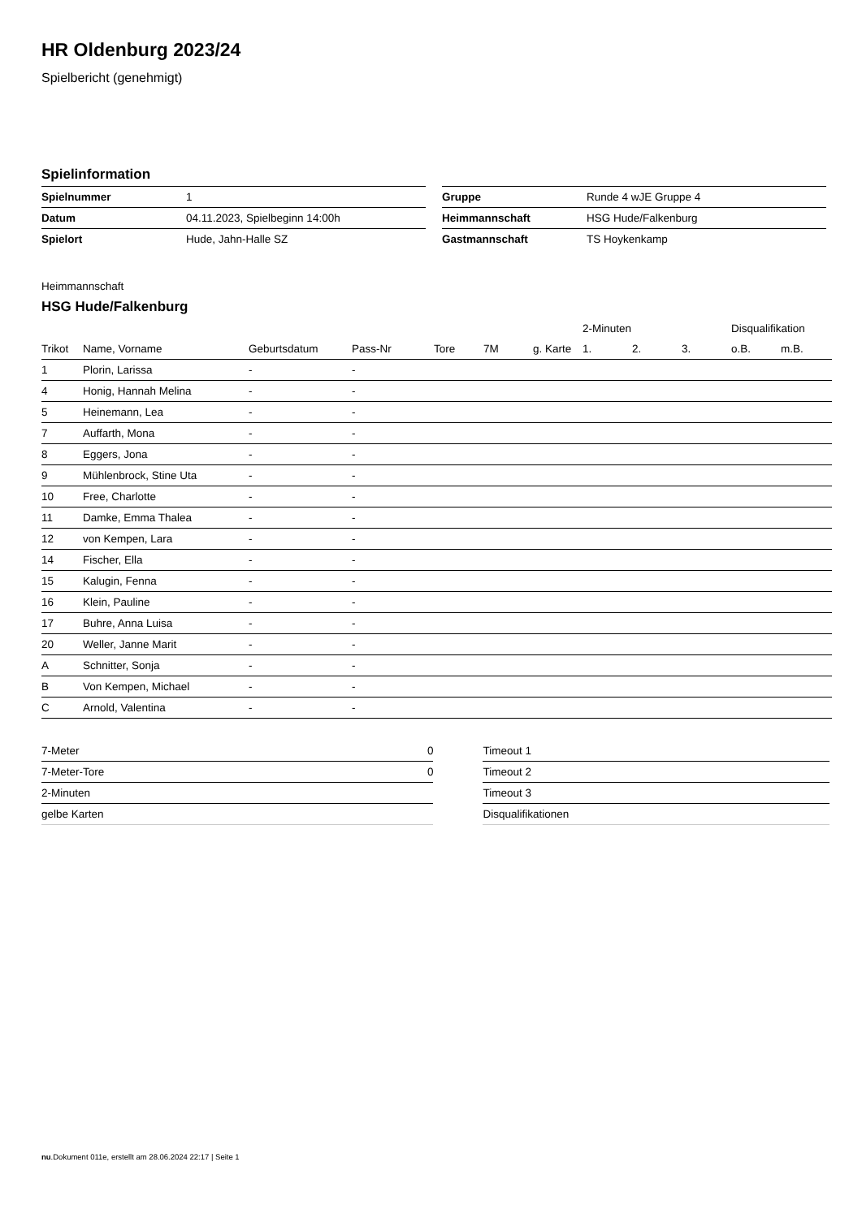HR Oldenburg 2023/24
Spielbericht (genehmigt)
Spielinformation
| Spielnummer | 1 |
| Datum | 04.11.2023, Spielbeginn 14:00h |
| Spielort | Hude, Jahn-Halle SZ |
| Gruppe | Runde 4 wJE Gruppe 4 |
| Heimmannschaft | HSG Hude/Falkenburg |
| Gastmannschaft | TS Hoykenkamp |
Heimmannschaft
HSG Hude/Falkenburg
| | | | | | | | 2-Minuten | | | Disqualifikation | |
| --- | --- | --- | --- | --- | --- | --- | --- | --- | --- | --- | --- |
| Trikot | Name, Vorname | Geburtsdatum | Pass-Nr | Tore | 7M | g. Karte | 1. | 2. | 3. | o.B. | m.B. |
| 1 | Plorin, Larissa | - | - | | | | | | | | |
| 4 | Honig, Hannah Melina | - | - | | | | | | | | |
| 5 | Heinemann, Lea | - | - | | | | | | | | |
| 7 | Auffarth, Mona | - | - | | | | | | | | |
| 8 | Eggers, Jona | - | - | | | | | | | | |
| 9 | Mühlenbrock, Stine Uta | - | - | | | | | | | | |
| 10 | Free, Charlotte | - | - | | | | | | | | |
| 11 | Damke, Emma Thalea | - | - | | | | | | | | |
| 12 | von Kempen, Lara | - | - | | | | | | | | |
| 14 | Fischer, Ella | - | - | | | | | | | | |
| 15 | Kalugin, Fenna | - | - | | | | | | | | |
| 16 | Klein, Pauline | - | - | | | | | | | | |
| 17 | Buhre, Anna Luisa | - | - | | | | | | | | |
| 20 | Weller, Janne Marit | - | - | | | | | | | | |
| A | Schnitter, Sonja | - | - | | | | | | | | |
| B | Von Kempen, Michael | - | - | | | | | | | | |
| C | Arnold, Valentina | - | - | | | | | | | | |
| 7-Meter | 0 |
| 7-Meter-Tore | 0 |
| 2-Minuten | |
| gelbe Karten | |
| Timeout 1 |
| Timeout 2 |
| Timeout 3 |
| Disqualifikationen |
nu.Dokument 011e, erstellt am 28.06.2024 22:17 | Seite 1